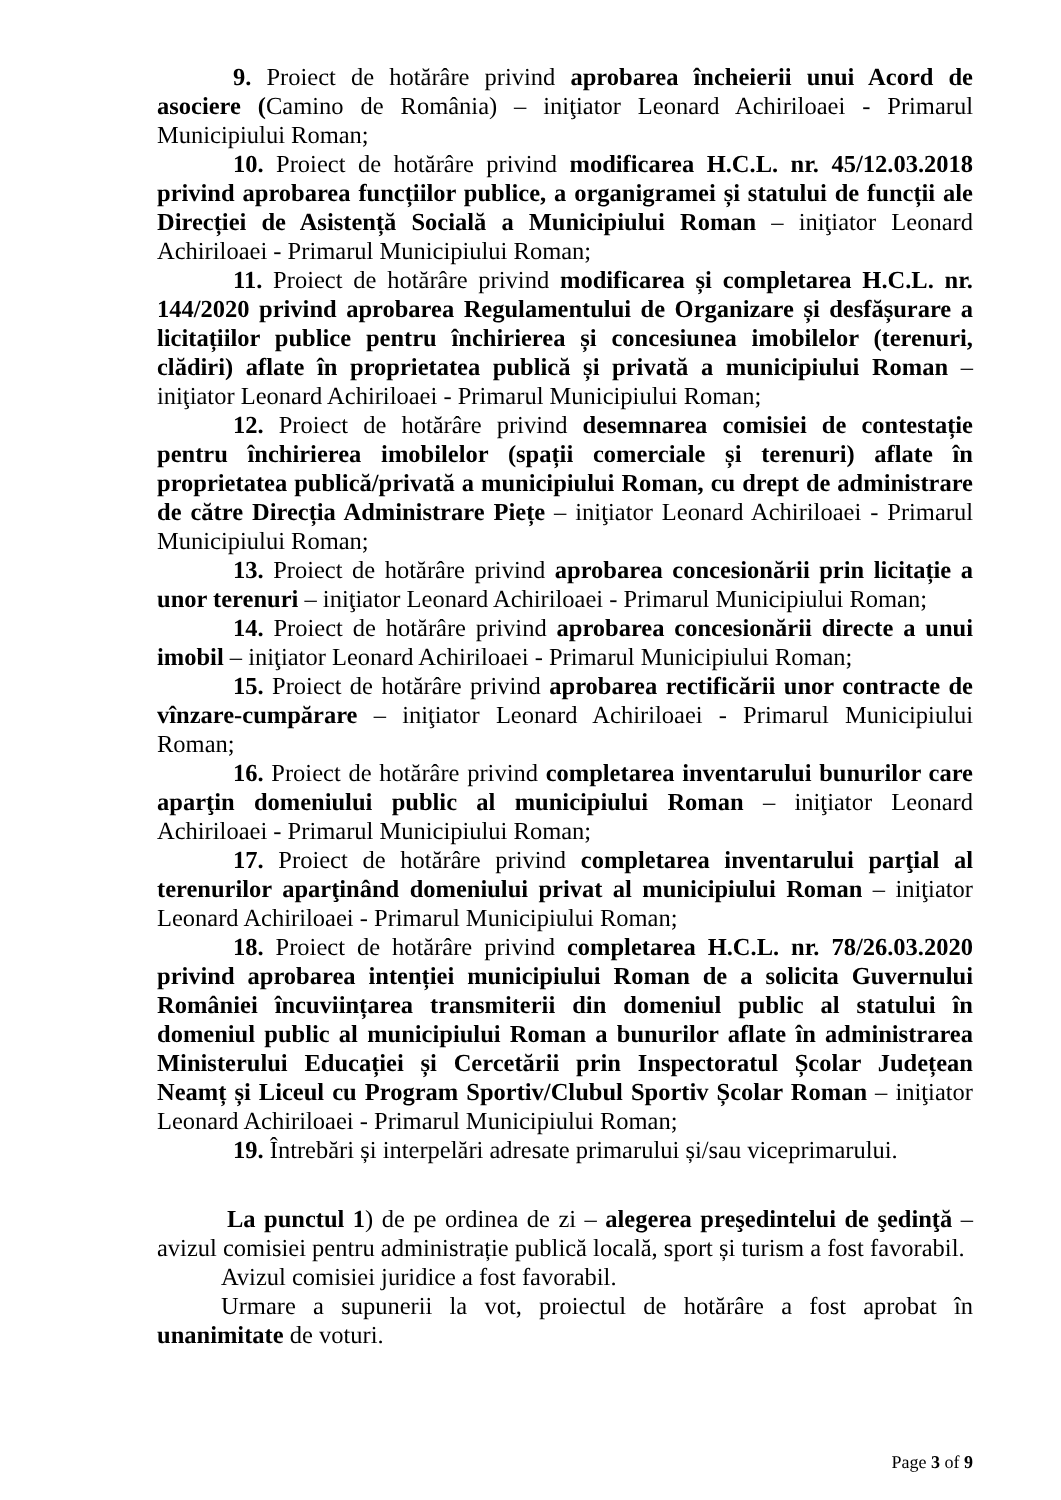9. Proiect de hotărâre privind aprobarea încheierii unui Acord de asociere (Camino de România) – iniţiator Leonard Achiriloaei - Primarul Municipiului Roman;
10. Proiect de hotărâre privind modificarea H.C.L. nr. 45/12.03.2018 privind aprobarea funcțiilor publice, a organigramei și statului de funcții ale Direcției de Asistență Socială a Municipiului Roman – iniţiator Leonard Achiriloaei - Primarul Municipiului Roman;
11. Proiect de hotărâre privind modificarea și completarea H.C.L. nr. 144/2020 privind aprobarea Regulamentului de Organizare și desfășurare a licitațiilor publice pentru închirierea și concesiunea imobilelor (terenuri, clădiri) aflate în proprietatea publică și privată a municipiului Roman – iniţiator Leonard Achiriloaei - Primarul Municipiului Roman;
12. Proiect de hotărâre privind desemnarea comisiei de contestație pentru închirierea imobilelor (spații comerciale și terenuri) aflate în proprietatea publică/privată a municipiului Roman, cu drept de administrare de către Direcția Administrare Piețe – iniţiator Leonard Achiriloaei - Primarul Municipiului Roman;
13. Proiect de hotărâre privind aprobarea concesionării prin licitație a unor terenuri – iniţiator Leonard Achiriloaei - Primarul Municipiului Roman;
14. Proiect de hotărâre privind aprobarea concesionării directe a unui imobil – iniţiator Leonard Achiriloaei - Primarul Municipiului Roman;
15. Proiect de hotărâre privind aprobarea rectificării unor contracte de vînzare-cumpărare – iniţiator Leonard Achiriloaei - Primarul Municipiului Roman;
16. Proiect de hotărâre privind completarea inventarului bunurilor care aparţin domeniului public al municipiului Roman – iniţiator Leonard Achiriloaei - Primarul Municipiului Roman;
17. Proiect de hotărâre privind completarea inventarului parţial al terenurilor aparţinând domeniului privat al municipiului Roman – iniţiator Leonard Achiriloaei - Primarul Municipiului Roman;
18. Proiect de hotărâre privind completarea H.C.L. nr. 78/26.03.2020 privind aprobarea intenției municipiului Roman de a solicita Guvernului României încuviințarea transmiterii din domeniul public al statului în domeniul public al municipiului Roman a bunurilor aflate în administrarea Ministerului Educației și Cercetării prin Inspectoratul Școlar Județean Neamț și Liceul cu Program Sportiv/Clubul Sportiv Școlar Roman – iniţiator Leonard Achiriloaei - Primarul Municipiului Roman;
19. Întrebări și interpelări adresate primarului și/sau viceprimarului.
La punctul 1) de pe ordinea de zi – alegerea preşedintelui de şedinţă – avizul comisiei pentru administrație publică locală, sport și turism a fost favorabil.
Avizul comisiei juridice a fost favorabil.
Urmare a supunerii la vot, proiectul de hotărâre a fost aprobat în unanimitate de voturi.
Page 3 of 9